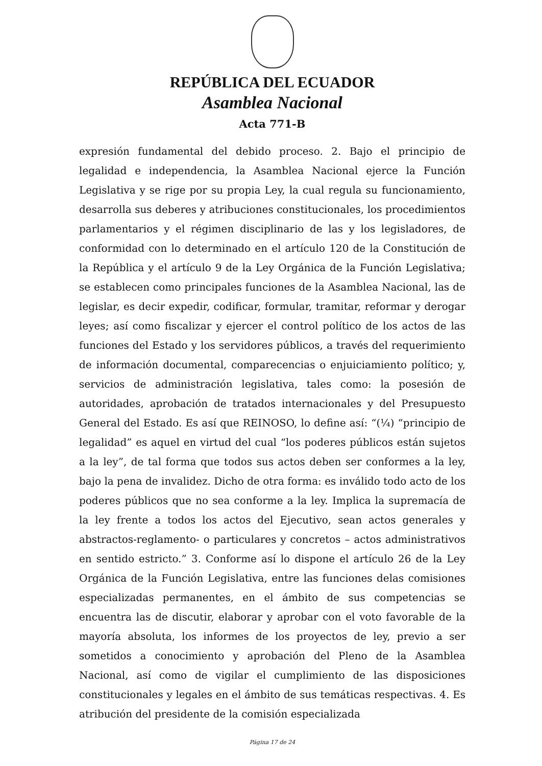REPÚBLICA DEL ECUADOR
Asamblea Nacional
Acta 771-B
expresión fundamental del debido proceso. 2. Bajo el principio de legalidad e independencia, la Asamblea Nacional ejerce la Función Legislativa y se rige por su propia Ley, la cual regula su funcionamiento, desarrolla sus deberes y atribuciones constitucionales, los procedimientos parlamentarios y el régimen disciplinario de las y los legisladores, de conformidad con lo determinado en el artículo 120 de la Constitución de la República y el artículo 9 de la Ley Orgánica de la Función Legislativa; se establecen como principales funciones de la Asamblea Nacional, las de legislar, es decir expedir, codificar, formular, tramitar, reformar y derogar leyes; así como fiscalizar y ejercer el control político de los actos de las funciones del Estado y los servidores públicos, a través del requerimiento de información documental, comparecencias o enjuiciamiento político; y, servicios de administración legislativa, tales como: la posesión de autoridades, aprobación de tratados internacionales y del Presupuesto General del Estado. Es así que REINOSO, lo define así: “(¼) “principio de legalidad” es aquel en virtud del cual “los poderes públicos están sujetos a la ley”, de tal forma que todos sus actos deben ser conformes a la ley, bajo la pena de invalidez. Dicho de otra forma: es inválido todo acto de los poderes públicos que no sea conforme a la ley. Implica la supremacía de la ley frente a todos los actos del Ejecutivo, sean actos generales y abstractos-reglamento- o particulares y concretos – actos administrativos en sentido estricto.” 3. Conforme así lo dispone el artículo 26 de la Ley Orgánica de la Función Legislativa, entre las funciones delas comisiones especializadas permanentes, en el ámbito de sus competencias se encuentra las de discutir, elaborar y aprobar con el voto favorable de la mayoría absoluta, los informes de los proyectos de ley, previo a ser sometidos a conocimiento y aprobación del Pleno de la Asamblea Nacional, así como de vigilar el cumplimiento de las disposiciones constitucionales y legales en el ámbito de sus temáticas respectivas. 4. Es atribución del presidente de la comisión especializada
Página 17 de 24